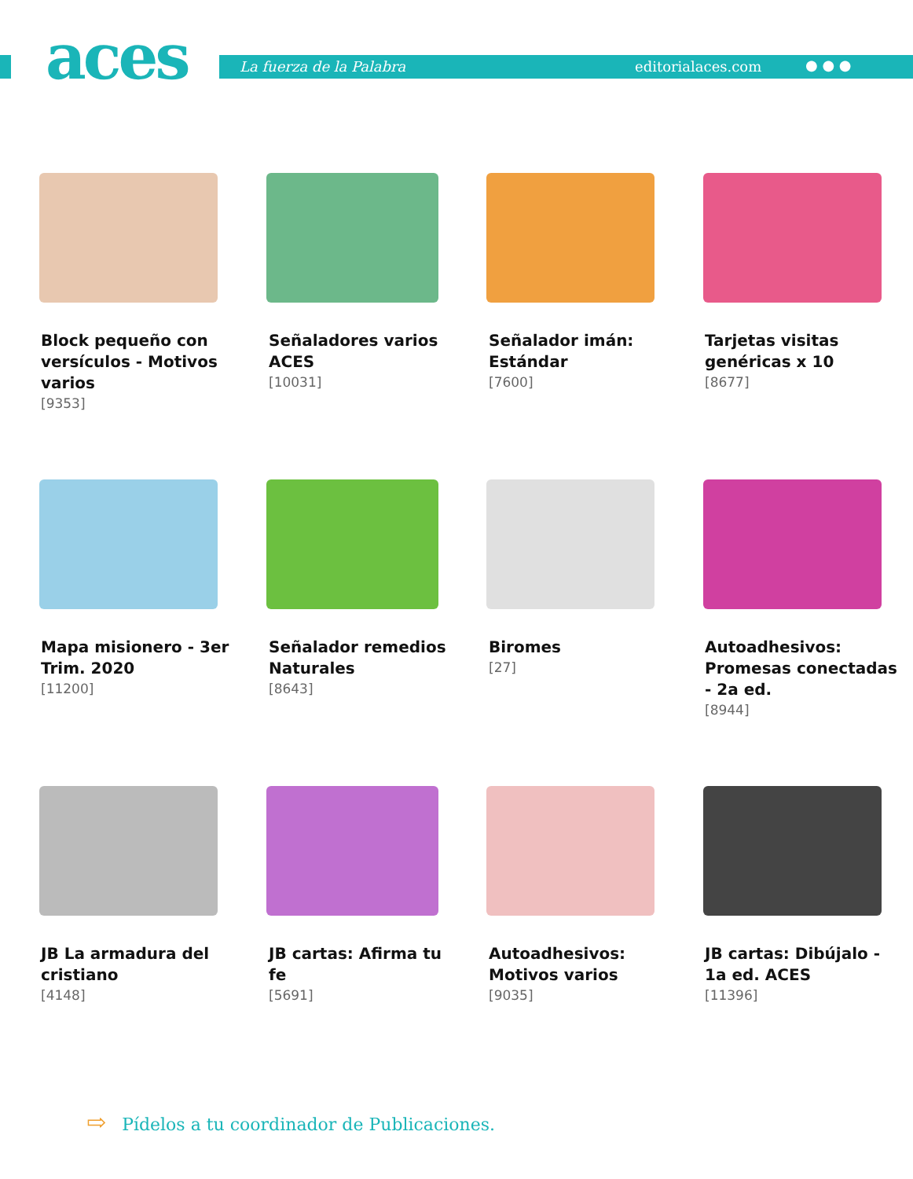aces La fuerza de la Palabra editorialaces.com ● ● ●
Block pequeño con versículos - Motivos varios
[9353]
Señaladores varios ACES
[10031]
Señalador imán: Estándar
[7600]
Tarjetas visitas genéricas x 10
[8677]
Mapa misionero - 3er Trim. 2020
[11200]
Señalador remedios Naturales
[8643]
Biromes
[27]
Autoadhesivos: Promesas conectadas - 2a ed.
[8944]
JB La armadura del cristiano
[4148]
JB cartas: Afirma tu fe
[5691]
Autoadhesivos: Motivos varios
[9035]
JB cartas: Dibújalo - 1a ed. ACES
[11396]
⇨ Pídelos a tu coordinador de Publicaciones.